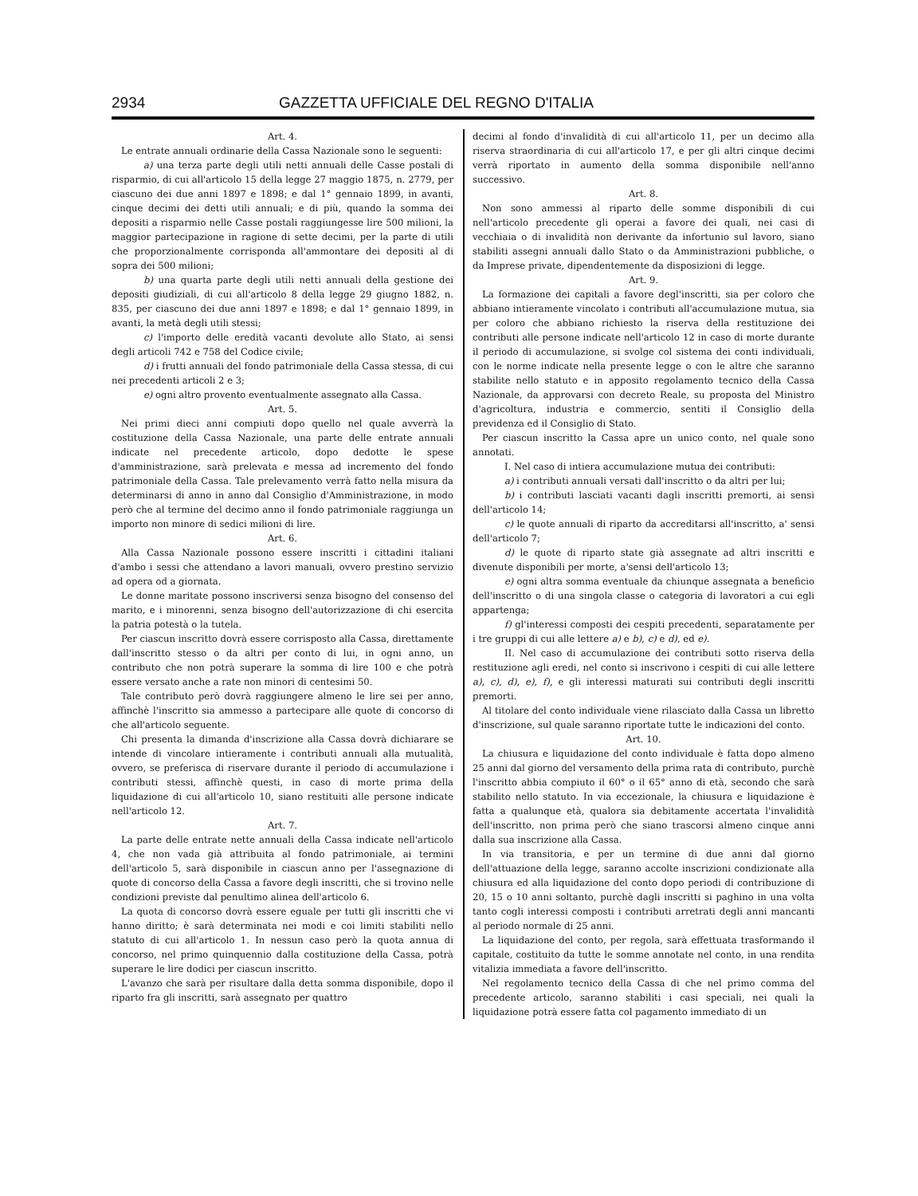2934 GAZZETTA UFFICIALE DEL REGNO D'ITALIA
Art. 4.
Le entrate annuali ordinarie della Cassa Nazionale sono le seguenti:
a) una terza parte degli utili netti annuali delle Casse postali di risparmio, di cui all'articolo 15 della legge 27 maggio 1875, n. 2779, per ciascuno dei due anni 1897 e 1898; e dal 1° gennaio 1899, in avanti, cinque decimi dei detti utili annuali; e di più, quando la somma dei depositi a risparmio nelle Casse postali raggiungesse lire 500 milioni, la maggior partecipazione in ragione di sette decimi, per la parte di utili che proporzionalmente corrisponda all'ammontare dei depositi al di sopra dei 500 milioni;
b) una quarta parte degli utili netti annuali della gestione dei depositi giudiziali, di cui all'articolo 8 della legge 29 giugno 1882, n. 835, per ciascuno dei due anni 1897 e 1898; e dal 1° gennaio 1899, in avanti, la metà degli utili stessi;
c) l'importo delle eredità vacanti devolute allo Stato, ai sensi degli articoli 742 e 758 del Codice civile;
d) i frutti annuali del fondo patrimoniale della Cassa stessa, di cui nei precedenti articoli 2 e 3;
e) ogni altro provento eventualmente assegnato alla Cassa.
Art. 5.
Nei primi dieci anni compiuti dopo quello nel quale avverrà la costituzione della Cassa Nazionale, una parte delle entrate annuali indicate nel precedente articolo, dopo dedotte le spese d'amministrazione, sarà prelevata e messa ad incremento del fondo patrimoniale della Cassa. Tale prelevamento verrà fatto nella misura da determinarsi di anno in anno dal Consiglio d'Amministrazione, in modo però che al termine del decimo anno il fondo patrimoniale raggiunga un importo non minore di sedici milioni di lire.
Art. 6.
Alla Cassa Nazionale possono essere inscritti i cittadini italiani d'ambo i sessi che attendano a lavori manuali, ovvero prestino servizio ad opera od a giornata.
Le donne maritate possono inscriversi senza bisogno del consenso del marito, e i minorenni, senza bisogno dell'autorizzazione di chi esercita la patria potestà o la tutela.
Per ciascun inscritto dovrà essere corrisposto alla Cassa, direttamente dall'inscritto stesso o da altri per conto di lui, in ogni anno, un contributo che non potrà superare la somma di lire 100 e che potrà essere versato anche a rate non minori di centesimi 50.
Tale contributo però dovrà raggiungere almeno le lire sei per anno, affinchè l'inscritto sia ammesso a partecipare alle quote di concorso di che all'articolo seguente.
Chi presenta la dimanda d'inscrizione alla Cassa dovrà dichiarare se intende di vincolare intieramente i contributi annuali alla mutualità, ovvero, se preferisca di riservare durante il periodo di accumulazione i contributi stessi, affinchè questi, in caso di morte prima della liquidazione di cui all'articolo 10, siano restituiti alle persone indicate nell'articolo 12.
Art. 7.
La parte delle entrate nette annuali della Cassa indicate nell'articolo 4, che non vada già attribuita al fondo patrimoniale, ai termini dell'articolo 5, sarà disponibile in ciascun anno per l'assegnazione di quote di concorso della Cassa a favore degli inscritti, che si trovino nelle condizioni previste dal penultimo alinea dell'articolo 6.
La quota di concorso dovrà essere eguale per tutti gli inscritti che vi hanno diritto; è sarà determinata nei modi e coi limiti stabiliti nello statuto di cui all'articolo 1. In nessun caso però la quota annua di concorso, nel primo quinquennio dalla costituzione della Cassa, potrà superare le lire dodici per ciascun inscritto.
L'avanzo che sarà per risultare dalla detta somma disponibile, dopo il riparto fra gli inscritti, sarà assegnato per quattro
decimi al fondo d'invalidità di cui all'articolo 11, per un decimo alla riserva straordinaria di cui all'articolo 17, e per gli altri cinque decimi verrà riportato in aumento della somma disponibile nell'anno successivo.
Art. 8.
Non sono ammessi al riparto delle somme disponibili di cui nell'articolo precedente gli operai a favore dei quali, nei casi di vecchiaia o di invalidità non derivante da infortunio sul lavoro, siano stabiliti assegni annuali dallo Stato o da Amministrazioni pubbliche, o da Imprese private, dipendentemente da disposizioni di legge.
Art. 9.
La formazione dei capitali a favore degl'inscritti, sia per coloro che abbiano intieramente vincolato i contributi all'accumulazione mutua, sia per coloro che abbiano richiesto la riserva della restituzione dei contributi alle persone indicate nell'articolo 12 in caso di morte durante il periodo di accumulazione, si svolge col sistema dei conti individuali, con le norme indicate nella presente legge o con le altre che saranno stabilite nello statuto e in apposito regolamento tecnico della Cassa Nazionale, da approvarsi con decreto Reale, su proposta del Ministro d'agricoltura, industria e commercio, sentiti il Consiglio della previdenza ed il Consiglio di Stato.
Per ciascun inscritto la Cassa apre un unico conto, nel quale sono annotati.
I. Nel caso di intiera accumulazione mutua dei contributi:
a) i contributi annuali versati dall'inscritto o da altri per lui;
b) i contributi lasciati vacanti dagli inscritti premorti, ai sensi dell'articolo 14;
c) le quote annuali di riparto da accreditarsi all'inscritto, a' sensi dell'articolo 7;
d) le quote di riparto state già assegnate ad altri inscritti e divenute disponibili per morte, a'sensi dell'articolo 13;
e) ogni altra somma eventuale da chiunque assegnata a beneficio dell'inscritto o di una singola classe o categoria di lavoratori a cui egli appartenga;
f) gl'interessi composti dei cespiti precedenti, separatamente per i tre gruppi di cui alle lettere a) e b), c) e d), ed e).
II. Nel caso di accumulazione dei contributi sotto riserva della restituzione agli eredi, nel conto si inscrivono i cespiti di cui alle lettere a), c), d), e), f), e gli interessi maturati sui contributi degli inscritti premorti.
Al titolare del conto individuale viene rilasciato dalla Cassa un libretto d'inscrizione, sul quale saranno riportate tutte le indicazioni del conto.
Art. 10.
La chiusura e liquidazione del conto individuale è fatta dopo almeno 25 anni dal giorno del versamento della prima rata di contributo, purchè l'inscritto abbia compiuto il 60° o il 65° anno di età, secondo che sarà stabilito nello statuto. In via eccezionale, la chiusura e liquidazione è fatta a qualunque età, qualora sia debitamente accertata l'invalidità dell'inscritto, non prima però che siano trascorsi almeno cinque anni dalla sua inscrizione alla Cassa.
In via transitoria, e per un termine di due anni dal giorno dell'attuazione della legge, saranno accolte inscrizioni condizionate alla chiusura ed alla liquidazione del conto dopo periodi di contribuzione di 20, 15 o 10 anni soltanto, purchè dagli inscritti si paghino in una volta tanto cogli interessi composti i contributi arretrati degli anni mancanti al periodo normale di 25 anni.
La liquidazione del conto, per regola, sarà effettuata trasformando il capitale, costituito da tutte le somme annotate nel conto, in una rendita vitalizia immediata a favore dell'inscritto.
Nel regolamento tecnico della Cassa di che nel primo comma del precedente articolo, saranno stabiliti i casi speciali, nei quali la liquidazione potrà essere fatta col pagamento immediato di un